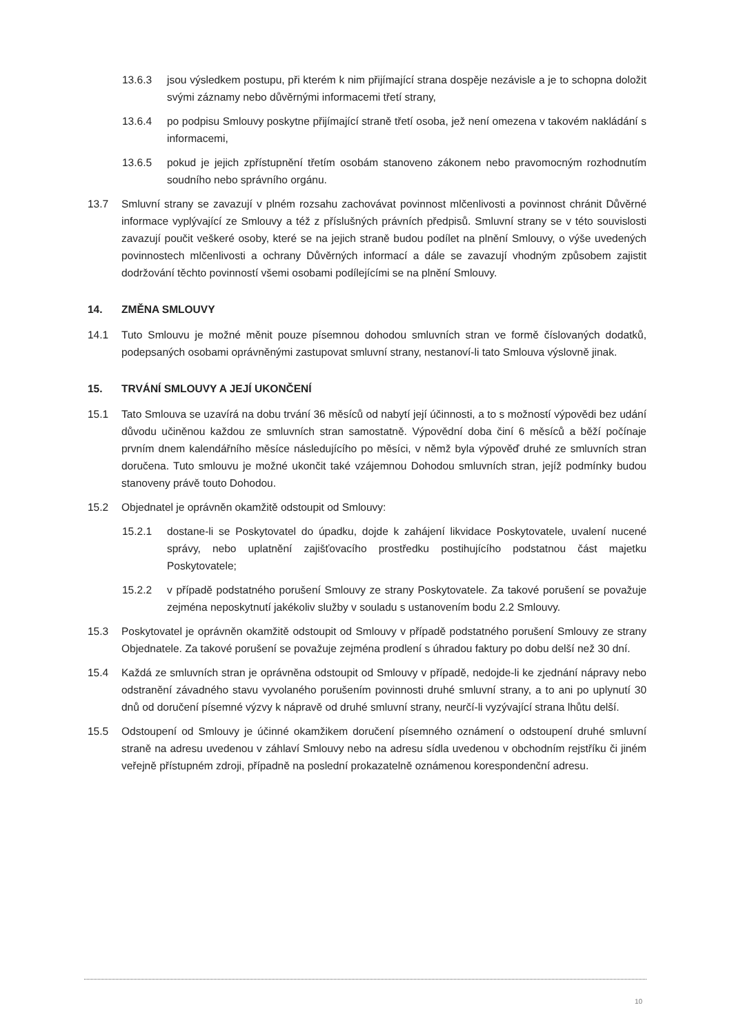13.6.3 jsou výsledkem postupu, při kterém k nim přijímající strana dospěje nezávisle a je to schopna doložit svými záznamy nebo důvěrnými informacemi třetí strany,
13.6.4 po podpisu Smlouvy poskytne přijímající straně třetí osoba, jež není omezena v takovém nakládání s informacemi,
13.6.5 pokud je jejich zpřístupnění třetím osobám stanoveno zákonem nebo pravomocným rozhodnutím soudního nebo správního orgánu.
13.7 Smluvní strany se zavazují v plném rozsahu zachovávat povinnost mlčenlivosti a povinnost chránit Důvěrné informace vyplývající ze Smlouvy a též z příslušných právních předpisů. Smluvní strany se v této souvislosti zavazují poučit veškeré osoby, které se na jejich straně budou podílet na plnění Smlouvy, o výše uvedených povinnostech mlčenlivosti a ochrany Důvěrných informací a dále se zavazují vhodným způsobem zajistit dodržování těchto povinností všemi osobami podílejícími se na plnění Smlouvy.
14. ZMĚNA SMLOUVY
14.1 Tuto Smlouvu je možné měnit pouze písemnou dohodou smluvních stran ve formě číslovaných dodatků, podepsaných osobami oprávněnými zastupovat smluvní strany, nestanoví-li tato Smlouva výslovně jinak.
15. TRVÁNÍ SMLOUVY A JEJÍ UKONČENÍ
15.1 Tato Smlouva se uzavírá na dobu trvání 36 měsíců od nabytí její účinnosti, a to s možností výpovědi bez udání důvodu učiněnou každou ze smluvních stran samostatně. Výpovědní doba činí 6 měsíců a běží počínaje prvním dnem kalendářního měsíce následujícího po měsíci, v němž byla výpověď druhé ze smluvních stran doručena. Tuto smlouvu je možné ukončit také vzájemnou Dohodou smluvních stran, jejíž podmínky budou stanoveny právě touto Dohodou.
15.2 Objednatel je oprávněn okamžitě odstoupit od Smlouvy:
15.2.1 dostane-li se Poskytovatel do úpadku, dojde k zahájení likvidace Poskytovatele, uvalení nucené správy, nebo uplatnění zajišťovacího prostředku postihujícího podstatnou část majetku Poskytovatele;
15.2.2 v případě podstatného porušení Smlouvy ze strany Poskytovatele. Za takové porušení se považuje zejména neposkytnutí jakékoliv služby v souladu s ustanovením bodu 2.2 Smlouvy.
15.3 Poskytovatel je oprávněn okamžitě odstoupit od Smlouvy v případě podstatného porušení Smlouvy ze strany Objednatele. Za takové porušení se považuje zejména prodlení s úhradou faktury po dobu delší než 30 dní.
15.4 Každá ze smluvních stran je oprávněna odstoupit od Smlouvy v případě, nedojde-li ke zjednání nápravy nebo odstranění závadného stavu vyvolaného porušením povinnosti druhé smluvní strany, a to ani po uplynutí 30 dnů od doručení písemné výzvy k nápravě od druhé smluvní strany, neurčí-li vyzývající strana lhůtu delší.
15.5 Odstoupení od Smlouvy je účinné okamžikem doručení písemného oznámení o odstoupení druhé smluvní straně na adresu uvedenou v záhlaví Smlouvy nebo na adresu sídla uvedenou v obchodním rejstříku či jiném veřejně přístupném zdroji, případně na poslední prokazatelně oznámenou korespondenční adresu.
10